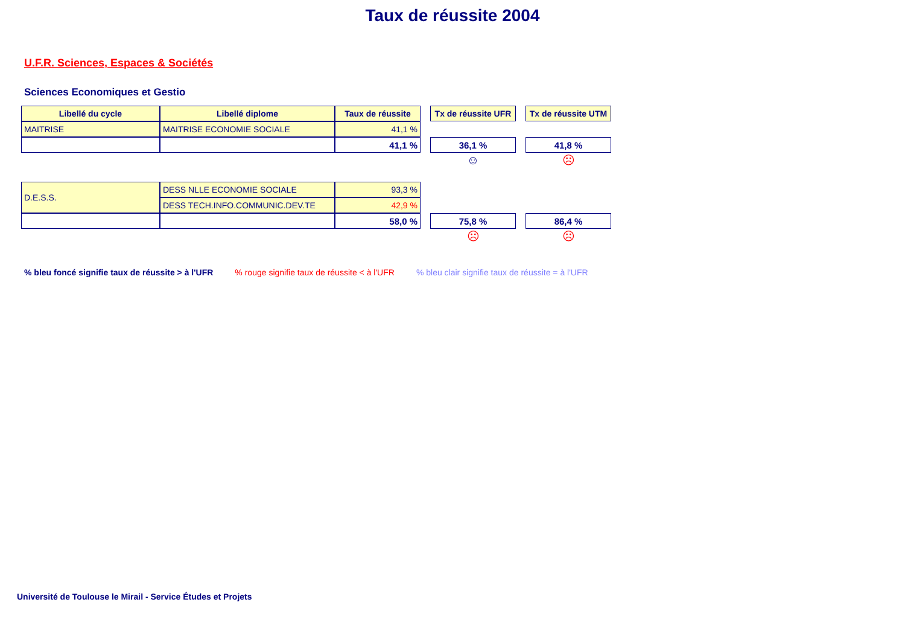Taux de réussite 2004
U.F.R. Sciences, Espaces & Sociétés
Sciences Economiques et Gestio
| Libellé du cycle | Libellé diplome | Taux de réussite | | Tx de réussite UFR | | Tx de réussite UTM |
| MAITRISE | MAITRISE ECONOMIE SOCIALE | 41,1 % | | | | |
| | | 41,1 % | | 36,1 % | | 41,8 % |
| | | | | ☺ | | ☹ |
| D.E.S.S. | DESS NLLE ECONOMIE SOCIALE | 93,3 % | | | | |
| | DESS TECH.INFO.COMMUNIC.DEV.TE | 42,9 % | | | | |
| | | 58,0 % | | 75,8 % | | 86,4 % |
| | | | | ☹ | | ☹ |
% bleu foncé signifie taux de réussite > à l'UFR% rouge signifie taux de réussite < à l'UFR% bleu clair signifie taux de réussite = à l'UFR
Université de Toulouse le Mirail - Service Études et Projets